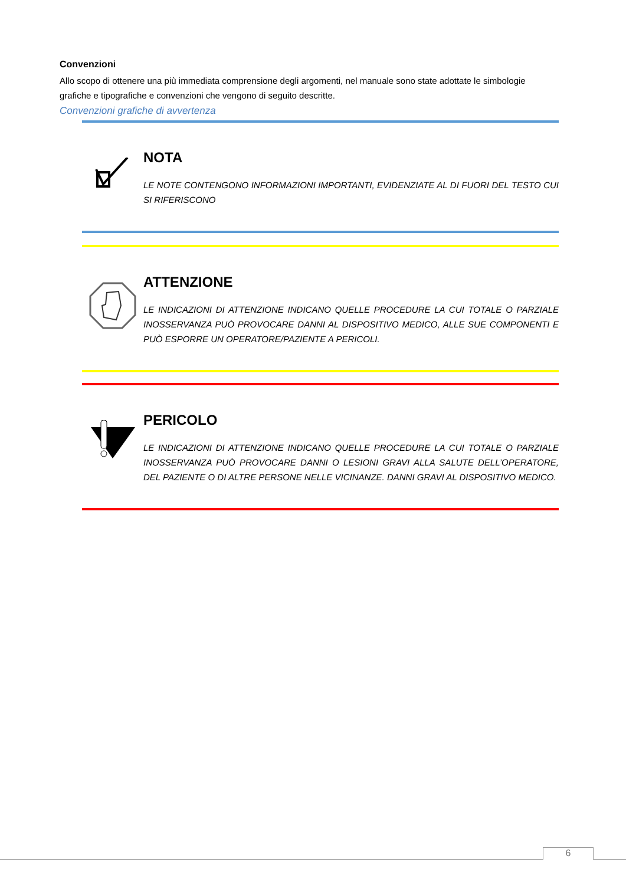Convenzioni
Allo scopo di ottenere una più immediata comprensione degli argomenti, nel manuale sono state adottate le simbologie grafiche e tipografiche e convenzioni che vengono di seguito descritte.
Convenzioni grafiche di avvertenza
NOTA
LE NOTE CONTENGONO INFORMAZIONI IMPORTANTI, EVIDENZIATE AL DI FUORI DEL TESTO CUI SI RIFERISCONO
ATTENZIONE
LE INDICAZIONI DI ATTENZIONE INDICANO QUELLE PROCEDURE LA CUI TOTALE O PARZIALE INOSSERVANZA PUÒ PROVOCARE DANNI AL DISPOSITIVO MEDICO, ALLE SUE COMPONENTI E PUÒ ESPORRE UN OPERATORE/PAZIENTE A PERICOLI.
PERICOLO
LE INDICAZIONI DI ATTENZIONE INDICANO QUELLE PROCEDURE LA CUI TOTALE O PARZIALE INOSSERVANZA PUÒ PROVOCARE DANNI O LESIONI GRAVI ALLA SALUTE DELL’OPERATORE, DEL PAZIENTE O DI ALTRE PERSONE NELLE VICINANZE. DANNI GRAVI AL DISPOSITIVO MEDICO.
6